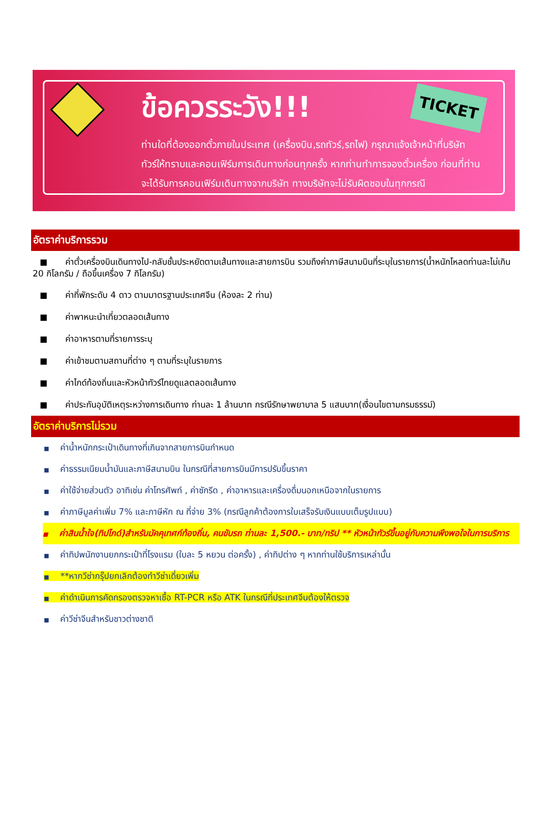TICKET
ข้อควรระวัง!!!
ท่านใดที่ต้องออกตั๋วภายในประเทศ (เครื่องบิน,รถทัวร์,รถไฟ) กรุณาแจ้งเจ้าหน้าที่บริษัท ทัวร์ให้ทราบและคอนเฟิร์มการเดินทางก่อนทุกครั้ง หากท่านทำการจองตั๋วเครื่อง ก่อนที่ท่านจะได้รับการคอนเฟิร์มเดินทางจากบริษัท ทางบริษัทจะไม่รับผิดชอบในทุกกรณี
อัตราค่าบริการรวม
■ ค่าตั๋วเครื่องบินเดินทางไป-กลับชั้นประหยัดตามเส้นทางและสายการบิน รวมถึงค่าภาษีสนามบินที่ระบุในรายการ(น้ำหนักโหลดท่านละไม่เกิน 20 กิโลกรัม / ถือขึ้นเครื่อง 7 กิโลกรัม)
■ ค่าที่พักระดับ 4 ดาว ตามมาตรฐานประเทศจีน (ห้องละ 2 ท่าน)
■ ค่าพาหนะนำเที่ยวตลอดเส้นทาง
■ ค่าอาหารตามที่รายการระบุ
■ ค่าเข้าชมตามสถานที่ต่าง ๆ ตามที่ระบุในรายการ
■ ค่าไกด์ท้องถิ่นและหัวหน้าทัวร์ไทยดูแลตลอดเส้นทาง
■ ค่าประกันอุบัติเหตุระหว่างการเดินทาง ท่านละ 1 ล้านบาท กรณีรักษาพยาบาล 5 แสนบาท(เงื่อนไขตามกรมธรรม์)
อัตราค่าบริการไม่รวม
■ ค่าน้ำหนักกระเป๋าเดินทางที่เกินจากสายการบินกำหนด
■ ค่าธรรมเนียมน้ำมันและภาษีสนามบิน ในกรณีที่สายการบินมีการปรับขึ้นราคา
■ ค่าใช้จ่ายส่วนตัว อาทิเช่น ค่าโทรศัพท์ , ค่าซักรีด , ค่าอาหารและเครื่องดื่มนอกเหนือจากในรายการ
■ ค่าภาษีมูลค่าเพิ่ม 7% และภาษีหัก ณ ที่จ่าย 3% (กรณีลูกค้าต้องการใบเสร็จรับเงินแบบเต็มรูปแบบ)
■ ค่าสินน้ำใจ(ทิปไกด์)สำหรับมัคคุเทศก์ท้องถิ่น, คนขับรถ ท่านละ 1,500.- บาท/ทริป ** หัวหน้าทัวร์ขึ้นอยู่กับความพึงพอใจในการบริการ
■ ค่าทิปพนักงานยกกระเป๋าที่โรงแรม (ใบละ 5 หยวน ต่อครั้ง) , ค่าทิปต่าง ๆ หากท่านใช้บริการเหล่านั้น
■ **หากวีซ่ากรุ๊ปยกเลิกต้องทำวีซ่าเดี่ยวเพิ่ม
■ ค่าดำเนินการคัดกรองตรวจหาเชื้อ RT-PCR หรือ ATK ในกรณีที่ประเทศจีนต้องให้ตรวจ
■ ค่าวีซ่าจีนสำหรับชาวต่างชาติ